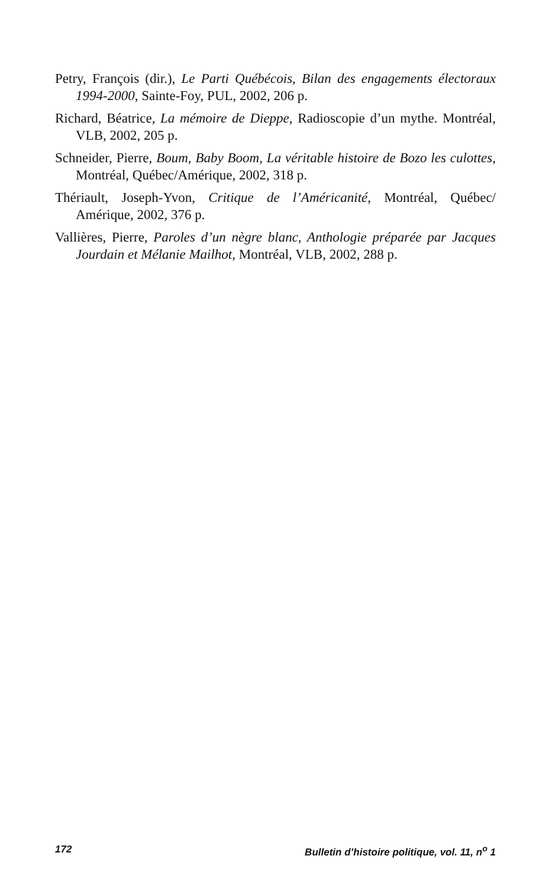Petry, François (dir.), Le Parti Québécois, Bilan des engagements électoraux 1994-2000, Sainte-Foy, PUL, 2002, 206 p.
Richard, Béatrice, La mémoire de Dieppe, Radioscopie d’un mythe. Montréal, VLB, 2002, 205 p.
Schneider, Pierre, Boum, Baby Boom, La véritable histoire de Bozo les culottes, Montréal, Québec/Amérique, 2002, 318 p.
Thériault, Joseph-Yvon, Critique de l’Américanité, Montréal, Québec/ Amérique, 2002, 376 p.
Vallières, Pierre, Paroles d’un nègre blanc, Anthologie préparée par Jacques Jourdain et Mélanie Mailhot, Montréal, VLB, 2002, 288 p.
172 Bulletin d’histoire politique, vol. 11, n<sup>o</sup> 1